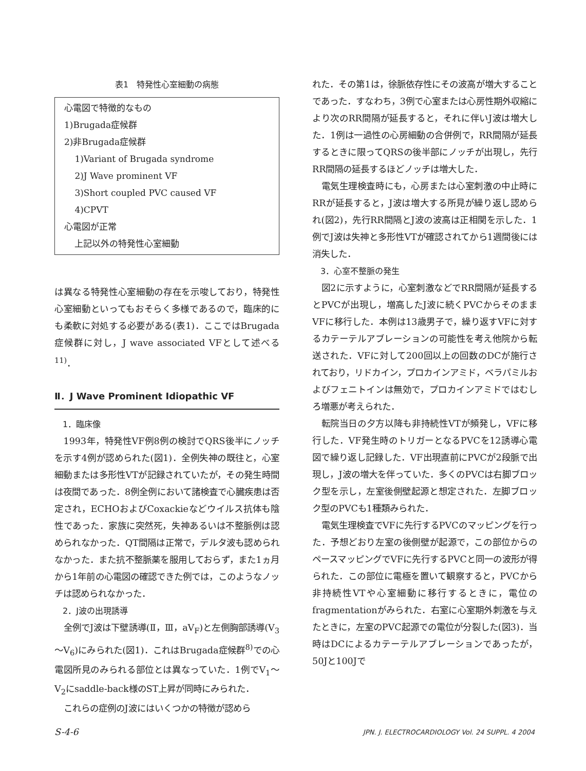表1　特発性心室細動の病態
| 心電図で特徴的なもの 1)Brugada症候群 2)非Brugada症候群 1)Variant of Brugada syndrome 2)J Wave prominent VF 3)Short coupled PVC caused VF 4)CPVT 心電図が正常 上記以外の特発性心室細動 |
は異なる特発性心室細動の存在を示唆しており，特発性心室細動といってもおそらく多様であるので，臨床的にも柔軟に対処する必要がある(表1)．ここではBrugada症候群に対し，J wave associated VFとして述べる<sup>11)</sup>．
Ⅱ．J Wave Prominent Idiopathic VF
1．臨床像
1993年，特発性VF例8例の検討でQRS後半にノッチを示す4例が認められた(図1)．全例失神の既往と，心室細動または多形性VTが記録されていたが，その発生時間は夜間であった．8例全例において諸検査で心臓疾患は否定され，ECHOおよびCoxackieなどウイルス抗体も陰性であった．家族に突然死，失神あるいは不整脈例は認められなかった．QT間隔は正常で，デルタ波も認められなかった．また抗不整脈薬を服用しておらず，また1ヵ月から1年前の心電図の確認できた例では，このようなノッチは認められなかった．
2．J波の出現誘導
全例でJ波は下壁誘導(Ⅱ，Ⅲ，aV<sub>F</sub>)と左側胸部誘導(V<sub>3</sub>～V<sub>6</sub>)にみられた(図1)．これはBrugada症候群<sup>8)</sup>での心電図所見のみられる部位とは異なっていた．1例でV<sub>1</sub>～V<sub>2</sub>にsaddle-back様のST上昇が同時にみられた．
これらの症例のJ波にはいくつかの特徴が認めら
れた．その第1は，徐脈依存性にその波高が増大することであった．すなわち，3例で心室または心房性期外収縮により次のRR間隔が延長すると，それに伴いJ波は増大した．1例は一過性の心房細動の合併例で，RR間隔が延長するときに限ってQRSの後半部にノッチが出現し，先行RR間隔の延長するほどノッチは増大した．
電気生理検査時にも，心房または心室刺激の中止時にRRが延長すると，J波は増大する所見が繰り返し認められ(図2)，先行RR間隔とJ波の波高は正相関を示した．1例でJ波は失神と多形性VTが確認されてから1週間後には消失した．
3．心室不整脈の発生
図2に示すように，心室刺激などでRR間隔が延長するとPVCが出現し，増高したJ波に続くPVCからそのままVFに移行した．本例は13歳男子で，繰り返すVFに対するカテーテルアブレーションの可能性を考え他院から転送された．VFに対して200回以上の回数のDCが施行されており，リドカイン，プロカインアミド，ベラパミルおよびフェニトインは無効で，プロカインアミドではむしろ増悪が考えられた．
転院当日の夕方以降も非持続性VTが頻発し，VFに移行した．VF発生時のトリガーとなるPVCを12誘導心電図で繰り返し記録した．VF出現直前にPVCが2段脈で出現し，J波の増大を伴っていた．多くのPVCは右脚ブロック型を示し，左室後側壁起源と想定された．左脚ブロック型のPVCも1種類みられた．
電気生理検査でVFに先行するPVCのマッピングを行った．予想どおり左室の後側壁が起源で，この部位からのペースマッピングでVFに先行するPVCと同一の波形が得られた．この部位に電極を置いて観察すると，PVCから非持続性VTや心室細動に移行するときに，電位のfragmentationがみられた．右室に心室期外刺激を与えたときに，左室のPVC起源での電位が分裂した(図3)．当時はDCによるカテーテルアブレーションであったが，50Jと100Jで
S-4-6 JPN. J. ELECTROCARDIOLOGY Vol. 24 SUPPL. 4 2004